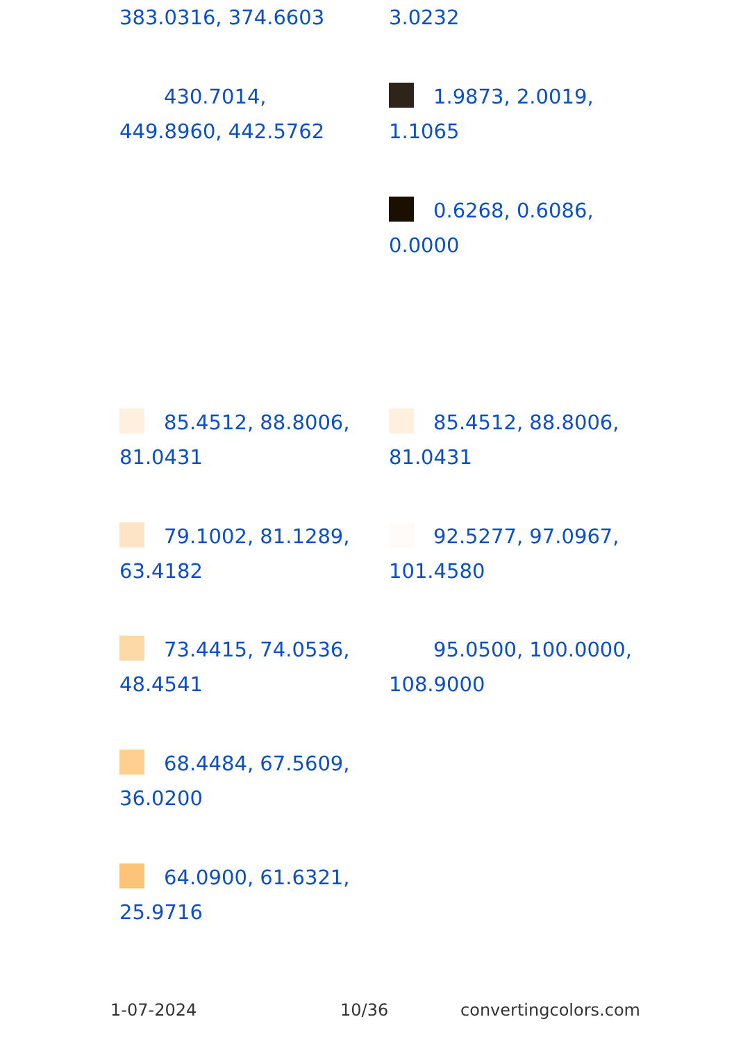383.0316, 374.6603 3.0232
430.7014, 449.8960, 442.5762
1.9873, 2.0019, 1.1065
0.6268, 0.6086, 0.0000
85.4512, 88.8006, 81.0431
85.4512, 88.8006, 81.0431
79.1002, 81.1289, 63.4182
92.5277, 97.0967, 101.4580
73.4415, 74.0536, 48.4541
95.0500, 100.0000, 108.9000
68.4484, 67.5609, 36.0200
64.0900, 61.6321, 25.9716
1-07-2024 10/36 convertingcolors.com